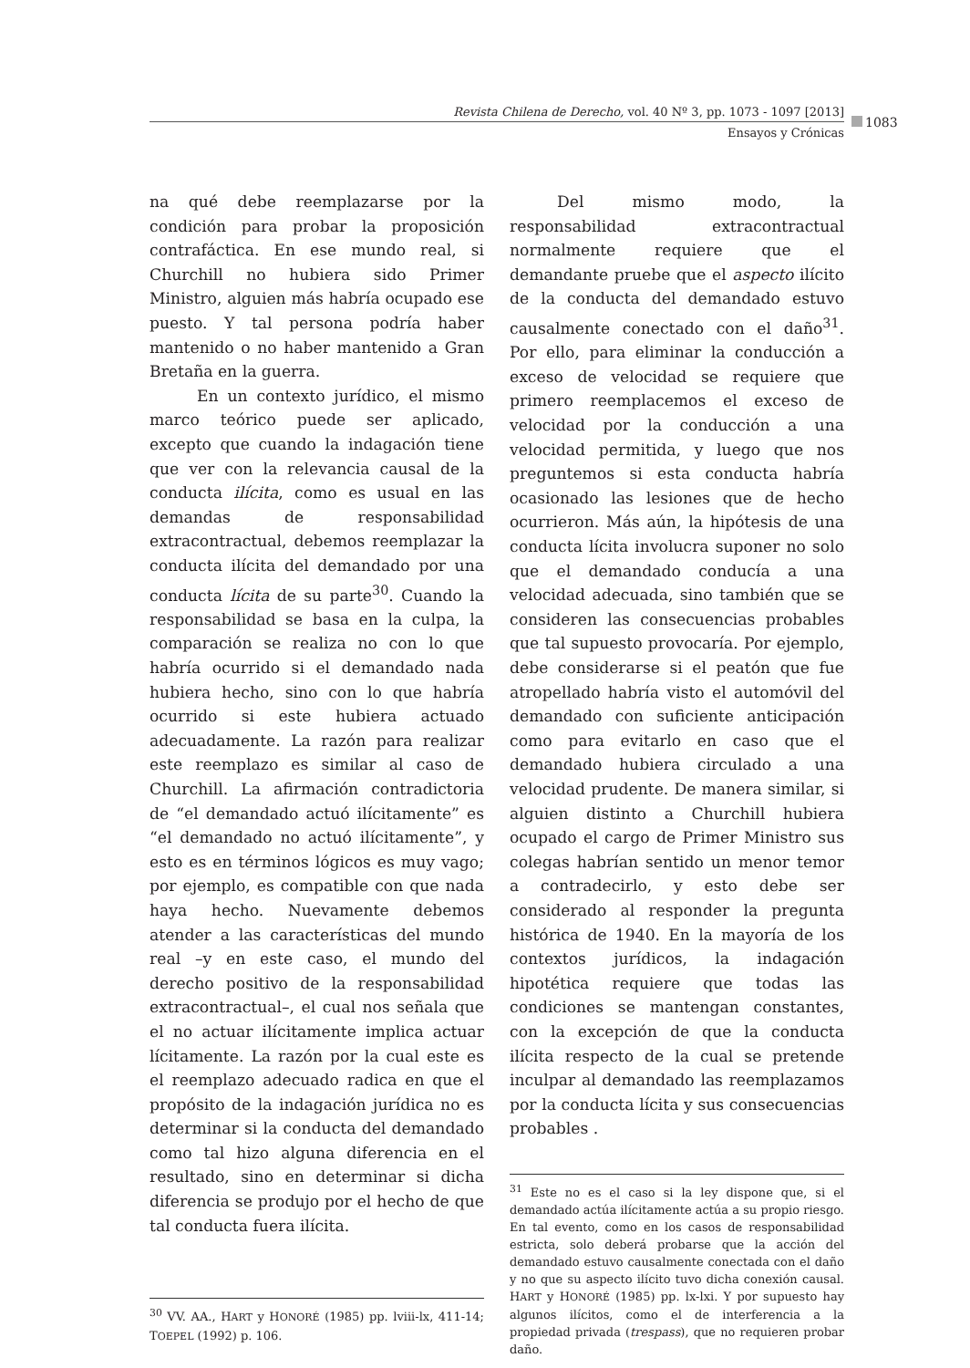Revista Chilena de Derecho, vol. 40 Nº 3, pp. 1073 - 1097 [2013]
Ensayos y Crónicas
1083
na qué debe reemplazarse por la condición para probar la proposición contrafáctica. En ese mundo real, si Churchill no hubiera sido Primer Ministro, alguien más habría ocupado ese puesto. Y tal persona podría haber mantenido o no haber mantenido a Gran Bretaña en la guerra.
En un contexto jurídico, el mismo marco teórico puede ser aplicado, excepto que cuando la indagación tiene que ver con la relevancia causal de la conducta ilícita, como es usual en las demandas de responsabilidad extracontractual, debemos reemplazar la conducta ilícita del demandado por una conducta lícita de su parte<sup>30</sup>. Cuando la responsabilidad se basa en la culpa, la comparación se realiza no con lo que habría ocurrido si el demandado nada hubiera hecho, sino con lo que habría ocurrido si este hubiera actuado adecuadamente. La razón para realizar este reemplazo es similar al caso de Churchill. La afirmación contradictoria de “el demandado actuó ilícitamente” es “el demandado no actuó ilícitamente”, y esto es en términos lógicos es muy vago; por ejemplo, es compatible con que nada haya hecho. Nuevamente debemos atender a las características del mundo real –y en este caso, el mundo del derecho positivo de la responsabilidad extracontractual–, el cual nos señala que el no actuar ilícitamente implica actuar lícitamente. La razón por la cual este es el reemplazo adecuado radica en que el propósito de la indagación jurídica no es determinar si la conducta del demandado como tal hizo alguna diferencia en el resultado, sino en determinar si dicha diferencia se produjo por el hecho de que tal conducta fuera ilícita.
<sup>30</sup> VV. AA., HART y HONORÉ (1985) pp. lviii-lx, 411-14; TOEPEL (1992) p. 106.
Del mismo modo, la responsabilidad extracontractual normalmente requiere que el demandante pruebe que el aspecto ilícito de la conducta del demandado estuvo causalmente conectado con el daño<sup>31</sup>. Por ello, para eliminar la conducción a exceso de velocidad se requiere que primero reemplacemos el exceso de velocidad por la conducción a una velocidad permitida, y luego que nos preguntemos si esta conducta habría ocasionado las lesiones que de hecho ocurrieron. Más aún, la hipótesis de una conducta lícita involucra suponer no solo que el demandado conducía a una velocidad adecuada, sino también que se consideren las consecuencias probables que tal supuesto provocaría. Por ejemplo, debe considerarse si el peatón que fue atropellado habría visto el automóvil del demandado con suficiente anticipación como para evitarlo en caso que el demandado hubiera circulado a una velocidad prudente. De manera similar, si alguien distinto a Churchill hubiera ocupado el cargo de Primer Ministro sus colegas habrían sentido un menor temor a contradecirlo, y esto debe ser considerado al responder la pregunta histórica de 1940. En la mayoría de los contextos jurídicos, la indagación hipotética requiere que todas las condiciones se mantengan constantes, con la excepción de que la conducta ilícita respecto de la cual se pretende inculpar al demandado las reemplazamos por la conducta lícita y sus consecuencias probables .
<sup>31</sup> Este no es el caso si la ley dispone que, si el demandado actúa ilícitamente actúa a su propio riesgo. En tal evento, como en los casos de responsabilidad estricta, solo deberá probarse que la acción del demandado estuvo causalmente conectada con el daño y no que su aspecto ilícito tuvo dicha conexión causal. HART y HONORÉ (1985) pp. lx-lxi. Y por supuesto hay algunos ilícitos, como el de interferencia a la propiedad privada (trespass), que no requieren probar daño.